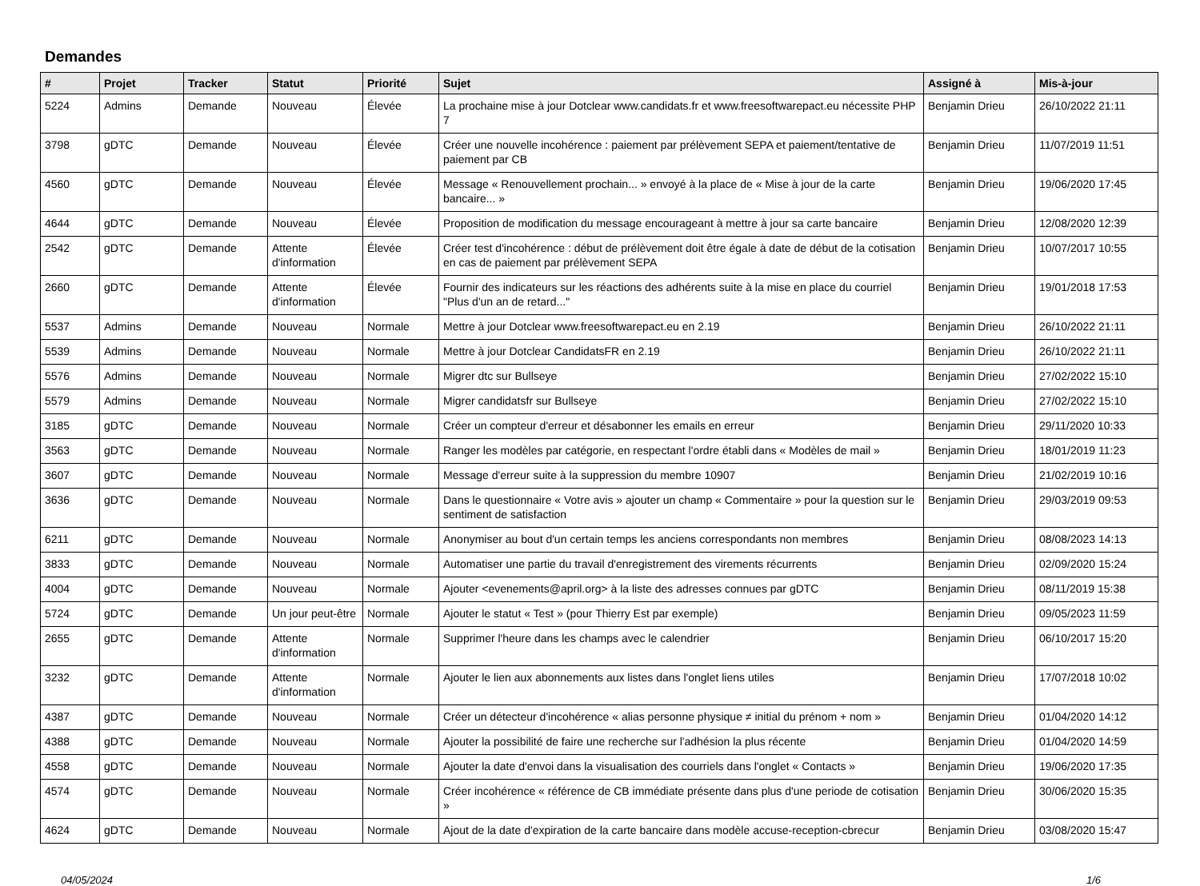Demandes
| # | Projet | Tracker | Statut | Priorité | Sujet | Assigné à | Mis-à-jour |
| --- | --- | --- | --- | --- | --- | --- | --- |
| 5224 | Admins | Demande | Nouveau | Élevée | La prochaine mise à jour Dotclear www.candidats.fr et www.freesoftwarepact.eu nécessite PHP 7 | Benjamin Drieu | 26/10/2022 21:11 |
| 3798 | gDTC | Demande | Nouveau | Élevée | Créer une nouvelle incohérence : paiement par prélèvement SEPA et paiement/tentative de paiement par CB | Benjamin Drieu | 11/07/2019 11:51 |
| 4560 | gDTC | Demande | Nouveau | Élevée | Message « Renouvellement prochain... » envoyé à la place de « Mise à jour de la carte bancaire... » | Benjamin Drieu | 19/06/2020 17:45 |
| 4644 | gDTC | Demande | Nouveau | Élevée | Proposition de modification du message encourageant à mettre à jour sa carte bancaire | Benjamin Drieu | 12/08/2020 12:39 |
| 2542 | gDTC | Demande | Attente d'information | Élevée | Créer test d'incohérence : début de prélèvement doit être égale à date de début de la cotisation en cas de paiement par prélèvement SEPA | Benjamin Drieu | 10/07/2017 10:55 |
| 2660 | gDTC | Demande | Attente d'information | Élevée | Fournir des indicateurs sur les réactions des adhérents suite à la mise en place du courriel "Plus d'un an de retard..." | Benjamin Drieu | 19/01/2018 17:53 |
| 5537 | Admins | Demande | Nouveau | Normale | Mettre à jour Dotclear www.freesoftwarepact.eu en 2.19 | Benjamin Drieu | 26/10/2022 21:11 |
| 5539 | Admins | Demande | Nouveau | Normale | Mettre à jour Dotclear CandidatsFR en 2.19 | Benjamin Drieu | 26/10/2022 21:11 |
| 5576 | Admins | Demande | Nouveau | Normale | Migrer dtc sur Bullseye | Benjamin Drieu | 27/02/2022 15:10 |
| 5579 | Admins | Demande | Nouveau | Normale | Migrer candidatsfr sur Bullseye | Benjamin Drieu | 27/02/2022 15:10 |
| 3185 | gDTC | Demande | Nouveau | Normale | Créer un compteur d'erreur et désabonner les emails en erreur | Benjamin Drieu | 29/11/2020 10:33 |
| 3563 | gDTC | Demande | Nouveau | Normale | Ranger les modèles par catégorie, en respectant l'ordre établi dans « Modèles de mail » | Benjamin Drieu | 18/01/2019 11:23 |
| 3607 | gDTC | Demande | Nouveau | Normale | Message d'erreur suite à la suppression du membre 10907 | Benjamin Drieu | 21/02/2019 10:16 |
| 3636 | gDTC | Demande | Nouveau | Normale | Dans le questionnaire « Votre avis » ajouter un champ « Commentaire » pour la question sur le sentiment de satisfaction | Benjamin Drieu | 29/03/2019 09:53 |
| 6211 | gDTC | Demande | Nouveau | Normale | Anonymiser au bout d'un certain temps les anciens correspondants non membres | Benjamin Drieu | 08/08/2023 14:13 |
| 3833 | gDTC | Demande | Nouveau | Normale | Automatiser une partie du travail d'enregistrement des virements récurrents | Benjamin Drieu | 02/09/2020 15:24 |
| 4004 | gDTC | Demande | Nouveau | Normale | Ajouter <evenements@april.org> à la liste des adresses connues par gDTC | Benjamin Drieu | 08/11/2019 15:38 |
| 5724 | gDTC | Demande | Un jour peut-être | Normale | Ajouter le statut « Test » (pour Thierry Est par exemple) | Benjamin Drieu | 09/05/2023 11:59 |
| 2655 | gDTC | Demande | Attente d'information | Normale | Supprimer l'heure dans les champs avec le calendrier | Benjamin Drieu | 06/10/2017 15:20 |
| 3232 | gDTC | Demande | Attente d'information | Normale | Ajouter le lien aux abonnements aux listes dans l'onglet liens utiles | Benjamin Drieu | 17/07/2018 10:02 |
| 4387 | gDTC | Demande | Nouveau | Normale | Créer un détecteur d'incohérence « alias personne physique ≠ initial du prénom + nom » | Benjamin Drieu | 01/04/2020 14:12 |
| 4388 | gDTC | Demande | Nouveau | Normale | Ajouter la possibilité de faire une recherche sur l'adhésion la plus récente | Benjamin Drieu | 01/04/2020 14:59 |
| 4558 | gDTC | Demande | Nouveau | Normale | Ajouter la date d'envoi dans la visualisation des courriels dans l'onglet « Contacts » | Benjamin Drieu | 19/06/2020 17:35 |
| 4574 | gDTC | Demande | Nouveau | Normale | Créer incohérence « référence de CB immédiate présente dans plus d'une periode de cotisation » | Benjamin Drieu | 30/06/2020 15:35 |
| 4624 | gDTC | Demande | Nouveau | Normale | Ajout de la date d'expiration de la carte bancaire dans modèle accuse-reception-cbrecur | Benjamin Drieu | 03/08/2020 15:47 |
04/05/2024 1/6